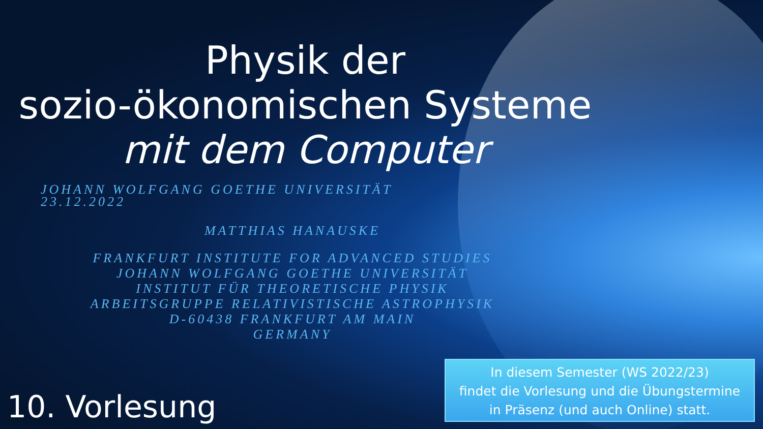Physik der
sozio-ökonomischen Systeme
mit dem Computer
JOHANN WOLFGANG GOETHE UNIVERSITÄT
23.12.2022
MATTHIAS HANAUSKE
FRANKFURT INSTITUTE FOR ADVANCED STUDIES
JOHANN WOLFGANG GOETHE UNIVERSITÄT
INSTITUT FÜR THEORETISCHE PHYSIK
ARBEITSGRUPPE RELATIVISTISCHE ASTROPHYSIK
D-60438 FRANKFURT AM MAIN
GERMANY
10. Vorlesung
In diesem Semester (WS 2022/23)
findet die Vorlesung und die Übungstermine
in Präsenz (und auch Online) statt.